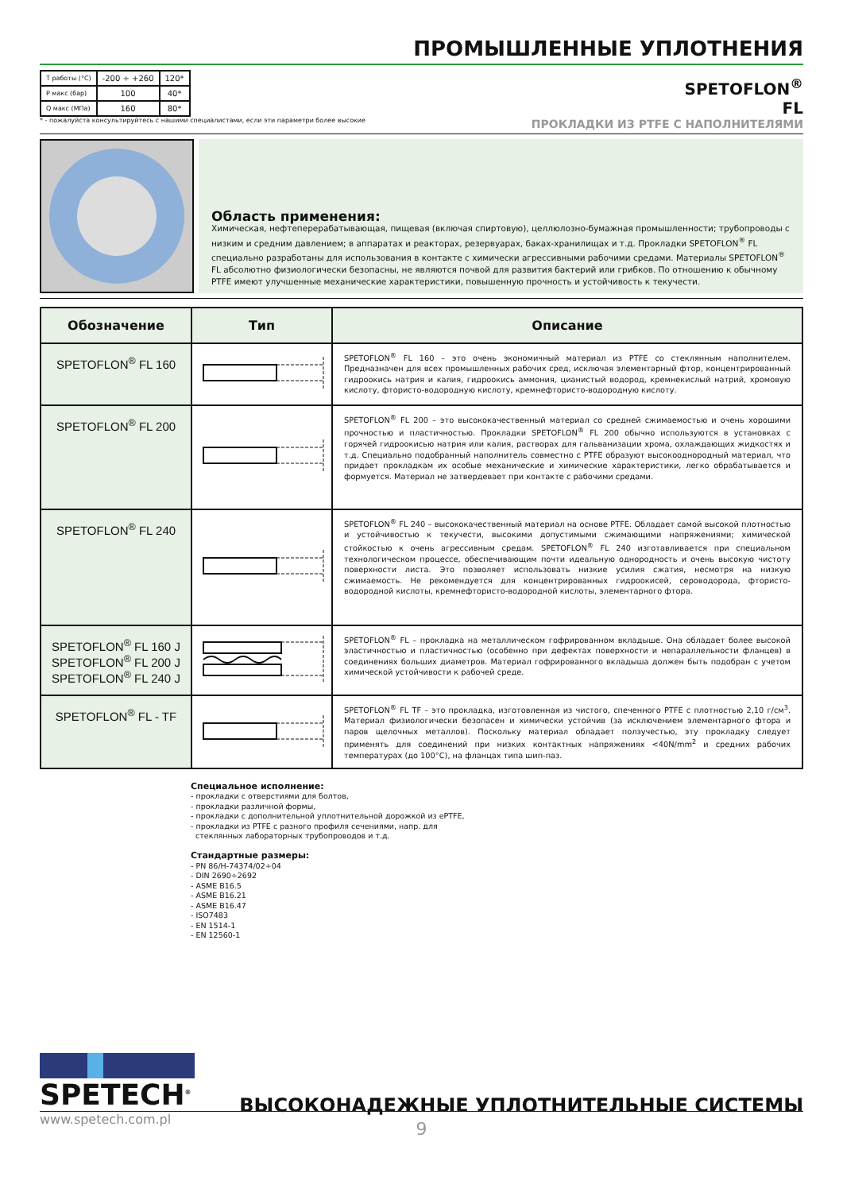ПРОМЫШЛЕННЫЕ УПЛОТНЕНИЯ
| T работы (°C) | -200 ÷ +260 | 120* |
| P макс (бар) | 100 | 40* |
| Q макс (МПа) | 160 | 80* |
* - пожалуйста консультируйтесь с нашими специалистами, если эти параметри более высокие
SPETOFLON<sup>®</sup>
FL
ПРОКЛАДКИ ИЗ PTFE С НАПОЛНИТЕЛЯМИ
Область применения:
Химическая, нефтеперерабатывающая, пищевая (включая спиртовую), целлюлозно-бумажная промышленности; трубопроводы с низким и средним давлением; в аппаратах и реакторах, резервуарах, баках-хранилищах и т.д. Прокладки SPETOFLON<sup>®</sup> FL специально разработаны для использования в контакте с химически агрессивными рабочими средами. Материалы SPETOFLON<sup>®</sup> FL абсолютно физиологически безопасны, не являются почвой для развития бактерий или грибков. По отношению к обычному PTFE имеют улучшенные механические характеристики, повышенную прочность и устойчивость к текучести.
| Обозначение | Тип | Описание |
| --- | --- | --- |
| SPETOFLON<sup>®</sup> FL 160 | | SPETOFLON<sup>®</sup> FL 160 – это очень экономичный материал из PTFE со стеклянным наполнителем. Предназначен для всех промышленных рабочих сред, исключая элементарный фтор, концентрированный гидроокись натрия и калия, гидроокись аммония, цианистый водород, кремнекислый натрий, хромовую кислоту, фтористо-водородную кислоту, кремнефтористо-водородную кислоту. |
| SPETOFLON<sup>®</sup> FL 200 | | SPETOFLON<sup>®</sup> FL 200 – это высококачественный материал со средней сжимаемостью и очень хорошими прочностью и пластичностью. Прокладки SPETOFLON<sup>®</sup> FL 200 обычно используются в установках с горячей гидроокисью натрия или калия, растворах для гальванизации хрома, охлаждающих жидкостях и т.д. Специально подобранный наполнитель совместно с PTFE образуют высокооднородный материал, что придает прокладкам их особые механические и химические характеристики, легко обрабатывается и формуется. Материал не затвердевает при контакте с рабочими средами. |
| SPETOFLON<sup>®</sup> FL 240 | | SPETOFLON<sup>®</sup> FL 240 – высококачественный материал на основе PTFE. Обладает самой высокой плотностью и устойчивостью к текучести, высокими допустимыми сжимающими напряжениями; химической стойкостью к очень агрессивным средам. SPETOFLON<sup>®</sup> FL 240 изготавливается при специальном технологическом процессе, обеспечивающим почти идеальную однородность и очень высокую чистоту поверхности листа. Это позволяет использовать низкие усилия сжатия, несмотря на низкую сжимаемость. Не рекомендуется для концентрированных гидроокисей, сероводорода, фтористо-водородной кислоты, кремнефтористо-водородной кислоты, элементарного фтора. |
| SPETOFLON<sup>®</sup> FL 160 J SPETOFLON<sup>®</sup> FL 200 J SPETOFLON<sup>®</sup> FL 240 J | | SPETOFLON<sup>®</sup> FL – прокладка на металлическом гофрированном вкладыше. Она обладает более высокой эластичностью и пластичностью (особенно при дефектах поверхности и непараллельности фланцев) в соединениях больших диаметров. Материал гофрированного вкладыша должен быть подобран с учетом химической устойчивости к рабочей среде. |
| SPETOFLON<sup>®</sup> FL - TF | | SPETOFLON<sup>®</sup> FL TF – это прокладка, изготовленная из чистого, спеченного PTFE с плотностью 2,10 г/см<sup>3</sup>. Материал физиологически безопасен и химически устойчив (за исключением элементарного фтора и паров щелочных металлов). Поскольку материал обладает ползучестью, эту прокладку следует применять для соединений при низких контактных напряжениях <40N/mm<sup>2</sup> и средних рабочих температурах (до 100°C), на фланцах типа шип-паз. |
Специальное исполнение:
- прокладки с отверстиями для болтов,
- прокладки различной формы,
- прокладки с дополнительной уплотнительной дорожкой из ePTFE,
- прокладки из PTFE с разного профиля сечениями, напр. для
стеклянных лабораторных трубопроводов и т.д.
Стандартные размеры:
- PN 86/H-74374/02÷04
- DIN 2690÷2692
- ASME B16.5
- ASME B16.21
- ASME B16.47
- ISO7483
- EN 1514-1
- EN 12560-1
SPETECH<sup>®</sup>
www.spetech.com.pl
ВЫСОКОНАДЕЖНЫЕ УПЛОТНИТЕЛЬНЫЕ СИСТЕМЫ
9